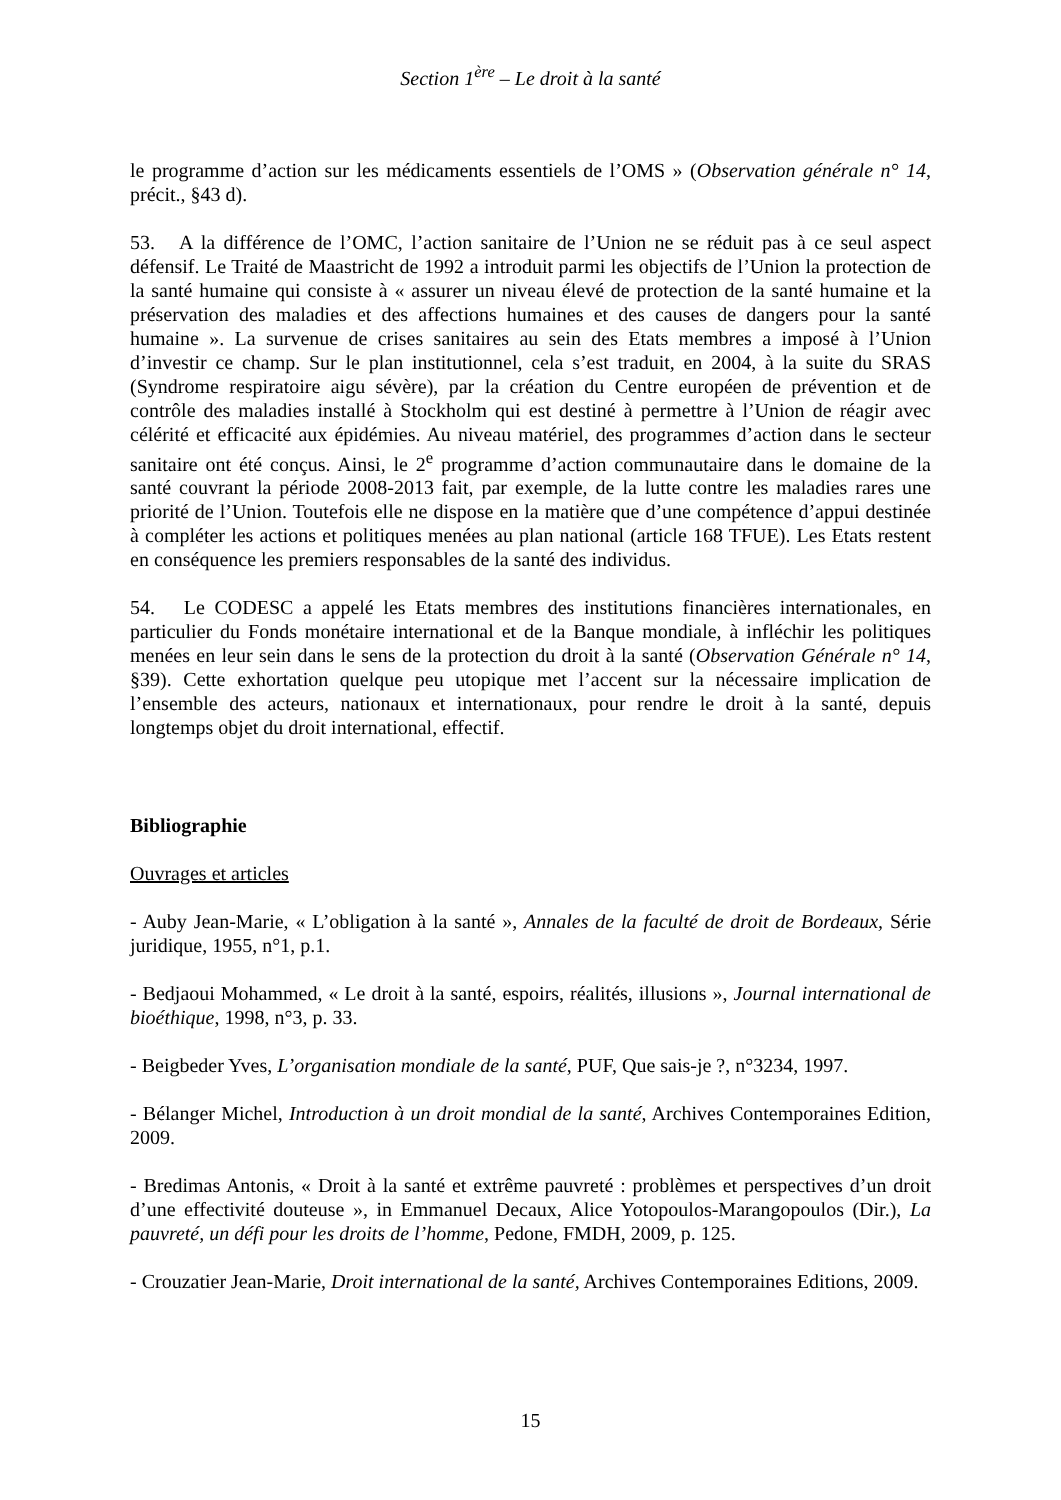Section 1<sup>ère</sup> – Le droit à la santé
le programme d’action sur les médicaments essentiels de l’OMS » (Observation générale n° 14, précit., §43 d).
53. A la différence de l’OMC, l’action sanitaire de l’Union ne se réduit pas à ce seul aspect défensif. Le Traité de Maastricht de 1992 a introduit parmi les objectifs de l’Union la protection de la santé humaine qui consiste à « assurer un niveau élevé de protection de la santé humaine et la préservation des maladies et des affections humaines et des causes de dangers pour la santé humaine ». La survenue de crises sanitaires au sein des Etats membres a imposé à l’Union d’investir ce champ. Sur le plan institutionnel, cela s’est traduit, en 2004, à la suite du SRAS (Syndrome respiratoire aigu sévère), par la création du Centre européen de prévention et de contrôle des maladies installé à Stockholm qui est destiné à permettre à l’Union de réagir avec célérité et efficacité aux épidémies. Au niveau matériel, des programmes d’action dans le secteur sanitaire ont été conçus. Ainsi, le 2<sup>e</sup> programme d’action communautaire dans le domaine de la santé couvrant la période 2008-2013 fait, par exemple, de la lutte contre les maladies rares une priorité de l’Union. Toutefois elle ne dispose en la matière que d’une compétence d’appui destinée à compléter les actions et politiques menées au plan national (article 168 TFUE). Les Etats restent en conséquence les premiers responsables de la santé des individus.
54. Le CODESC a appelé les Etats membres des institutions financières internationales, en particulier du Fonds monétaire international et de la Banque mondiale, à infléchir les politiques menées en leur sein dans le sens de la protection du droit à la santé (Observation Générale n° 14, §39). Cette exhortation quelque peu utopique met l’accent sur la nécessaire implication de l’ensemble des acteurs, nationaux et internationaux, pour rendre le droit à la santé, depuis longtemps objet du droit international, effectif.
Bibliographie
Ouvrages et articles
- Auby Jean-Marie, « L’obligation à la santé », Annales de la faculté de droit de Bordeaux, Série juridique, 1955, n°1, p.1.
- Bedjaoui Mohammed, « Le droit à la santé, espoirs, réalités, illusions », Journal international de bioéthique, 1998, n°3, p. 33.
- Beigbeder Yves, L’organisation mondiale de la santé, PUF, Que sais-je ?, n°3234, 1997.
- Bélanger Michel, Introduction à un droit mondial de la santé, Archives Contemporaines Edition, 2009.
- Bredimas Antonis, « Droit à la santé et extrême pauvreté : problèmes et perspectives d’un droit d’une effectivité douteuse », in Emmanuel Decaux, Alice Yotopoulos-Marangopoulos (Dir.), La pauvreté, un défi pour les droits de l’homme, Pedone, FMDH, 2009, p. 125.
- Crouzatier Jean-Marie, Droit international de la santé, Archives Contemporaines Editions, 2009.
15